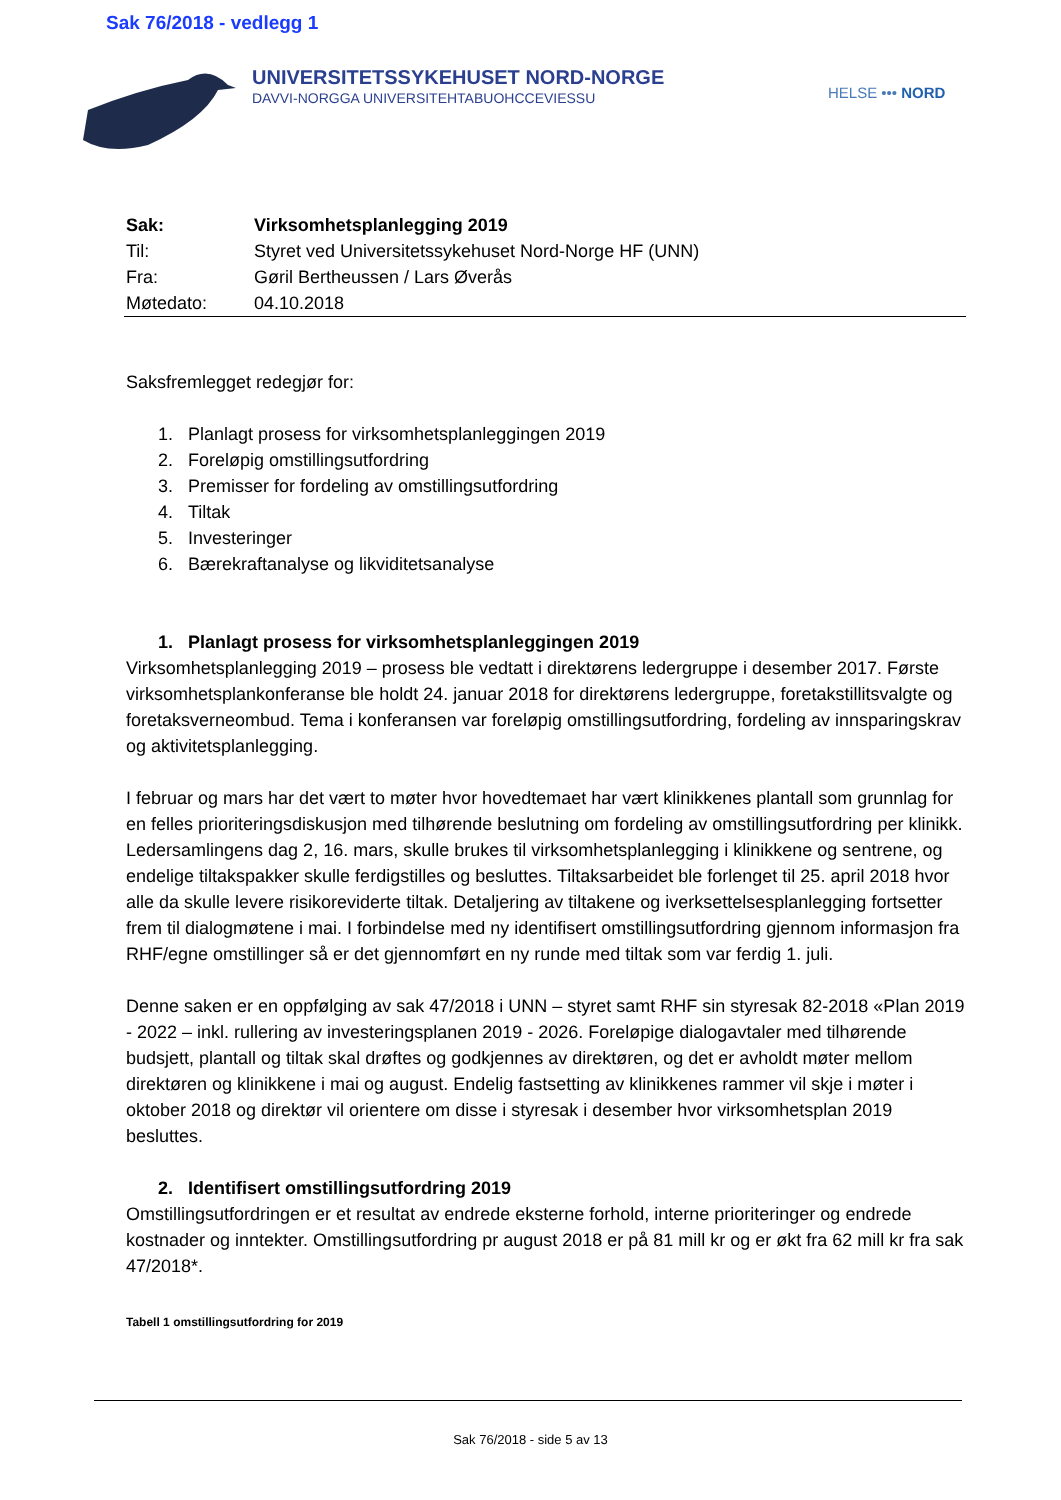Sak 76/2018 - vedlegg 1
UNIVERSITETSSYKEHUSET NORD-NORGE
DAVVI-NORGGA UNIVERSITEHTABUOHCCEVIESSU
HELSE ••• NORD
| Sak: | Virksomhetsplanlegging 2019 |
| Til: | Styret ved Universitetssykehuset Nord-Norge HF (UNN) |
| Fra: | Gøril Bertheussen / Lars Øverås |
| Møtedato: | 04.10.2018 |
Saksfremlegget redegjør for:
1. Planlagt prosess for virksomhetsplanleggingen 2019
2. Foreløpig omstillingsutfordring
3. Premisser for fordeling av omstillingsutfordring
4. Tiltak
5. Investeringer
6. Bærekraftanalyse og likviditetsanalyse
1. Planlagt prosess for virksomhetsplanleggingen 2019
Virksomhetsplanlegging 2019 – prosess ble vedtatt i direktørens ledergruppe i desember 2017. Første virksomhetsplankonferanse ble holdt 24. januar 2018 for direktørens ledergruppe, foretakstillitsvalgte og foretaksverneombud. Tema i konferansen var foreløpig omstillingsutfordring, fordeling av innsparingskrav og aktivitetsplanlegging.
I februar og mars har det vært to møter hvor hovedtemaet har vært klinikkenes plantall som grunnlag for en felles prioriteringsdiskusjon med tilhørende beslutning om fordeling av omstillingsutfordring per klinikk. Ledersamlingens dag 2, 16. mars, skulle brukes til virksomhetsplanlegging i klinikkene og sentrene, og endelige tiltakspakker skulle ferdigstilles og besluttes. Tiltaksarbeidet ble forlenget til 25. april 2018 hvor alle da skulle levere risikoreviderte tiltak. Detaljering av tiltakene og iverksettelsesplanlegging fortsetter frem til dialogmøtene i mai. I forbindelse med ny identifisert omstillingsutfordring gjennom informasjon fra RHF/egne omstillinger så er det gjennomført en ny runde med tiltak som var ferdig 1. juli.
Denne saken er en oppfølging av sak 47/2018 i UNN – styret samt RHF sin styresak 82-2018 «Plan 2019 - 2022 – inkl. rullering av investeringsplanen 2019 - 2026. Foreløpige dialogavtaler med tilhørende budsjett, plantall og tiltak skal drøftes og godkjennes av direktøren, og det er avholdt møter mellom direktøren og klinikkene i mai og august. Endelig fastsetting av klinikkenes rammer vil skje i møter i oktober 2018 og direktør vil orientere om disse i styresak i desember hvor virksomhetsplan 2019 besluttes.
2. Identifisert omstillingsutfordring 2019
Omstillingsutfordringen er et resultat av endrede eksterne forhold, interne prioriteringer og endrede kostnader og inntekter. Omstillingsutfordring pr august 2018 er på 81 mill kr og er økt fra 62 mill kr fra sak 47/2018*.
Tabell 1 omstillingsutfordring for 2019
Sak 76/2018 - side 5 av 13